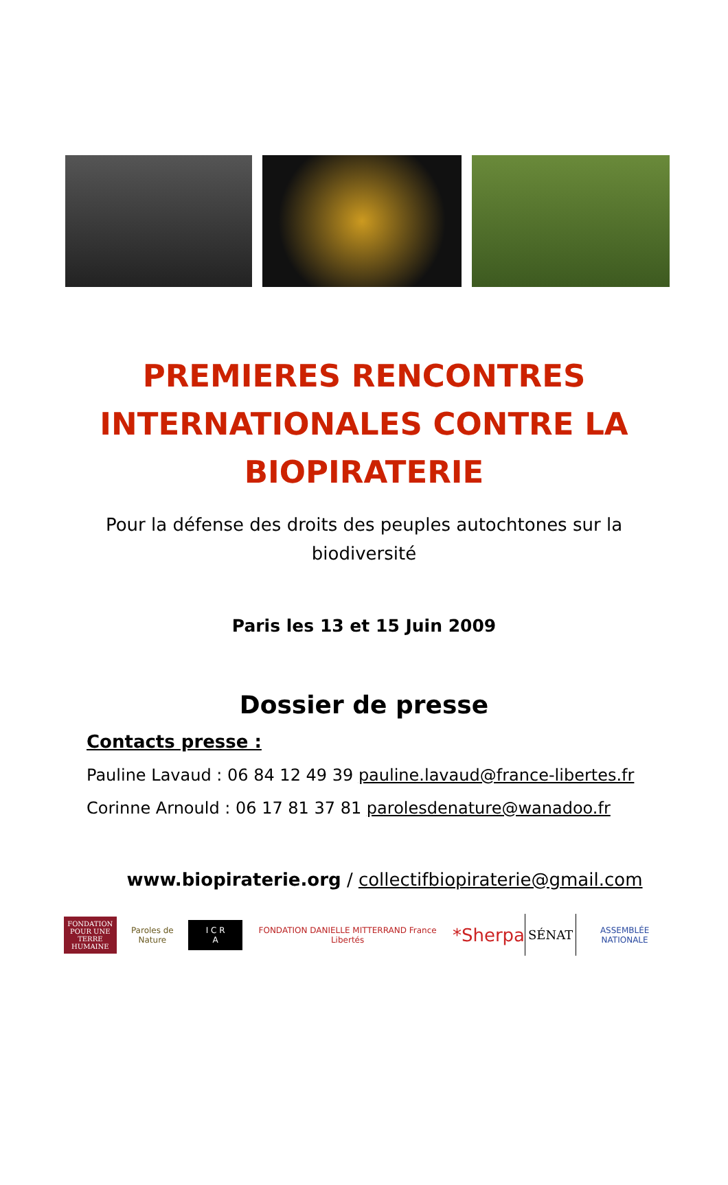PREMIERES RENCONTRES INTERNATIONALES CONTRE LA BIOPIRATERIE
Pour la défense des droits des peuples autochtones sur la biodiversité
Paris les 13 et 15 Juin 2009
Dossier de presse
Contacts presse :
Pauline Lavaud : 06 84 12 49 39 pauline.lavaud@france-libertes.fr
Corinne Arnould : 06 17 81 37 81 parolesdenature@wanadoo.fr
www.biopiraterie.org / collectifbiopiraterie@gmail.com
FONDATION POUR UNE TERRE HUMAINE
Paroles de Nature
I C R A
FONDATION DANIELLE MITTERRAND France Libertés
*Sherpa
SÉNAT
ASSEMBLÉE NATIONALE